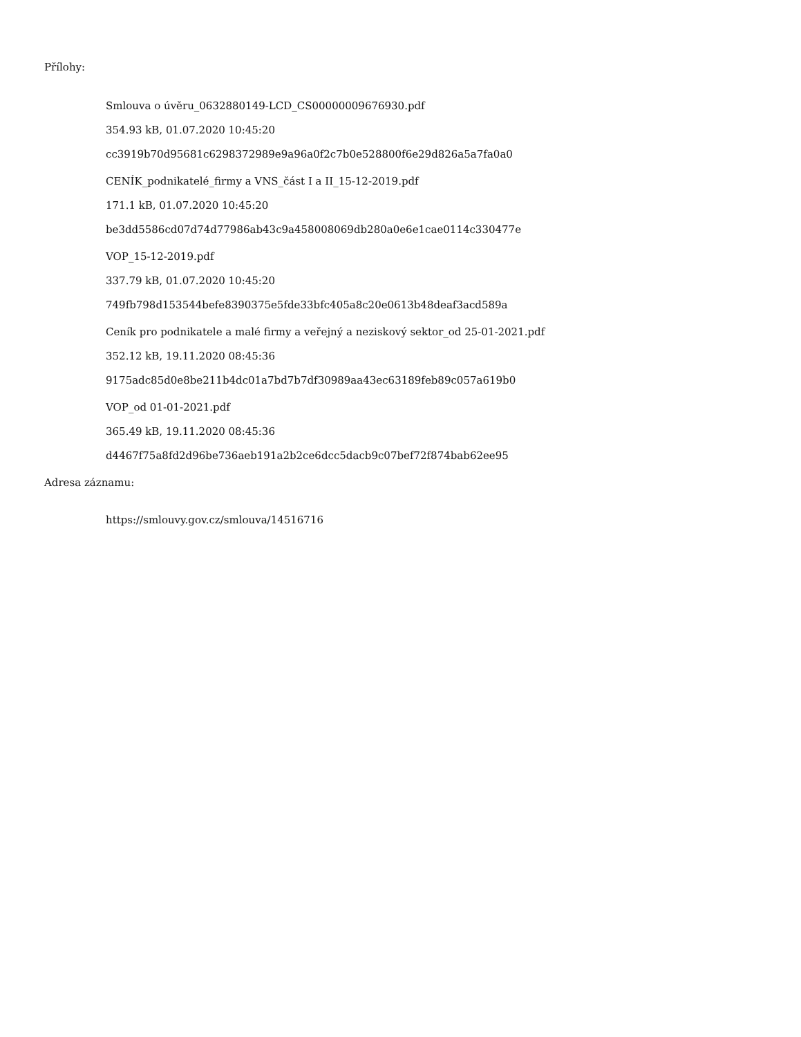Přílohy:
Smlouva o úvěru_0632880149-LCD_CS00000009676930.pdf
354.93 kB, 01.07.2020 10:45:20
cc3919b70d95681c6298372989e9a96a0f2c7b0e528800f6e29d826a5a7fa0a0
CENÍK_podnikatelé_firmy a VNS_část I a II_15-12-2019.pdf
171.1 kB, 01.07.2020 10:45:20
be3dd5586cd07d74d77986ab43c9a458008069db280a0e6e1cae0114c330477e
VOP_15-12-2019.pdf
337.79 kB, 01.07.2020 10:45:20
749fb798d153544befe8390375e5fde33bfc405a8c20e0613b48deaf3acd589a
Ceník pro podnikatele a malé firmy a veřejný a neziskový sektor_od 25-01-2021.pdf
352.12 kB, 19.11.2020 08:45:36
9175adc85d0e8be211b4dc01a7bd7b7df30989aa43ec63189feb89c057a619b0
VOP_od 01-01-2021.pdf
365.49 kB, 19.11.2020 08:45:36
d4467f75a8fd2d96be736aeb191a2b2ce6dcc5dacb9c07bef72f874bab62ee95
Adresa záznamu:
https://smlouvy.gov.cz/smlouva/14516716